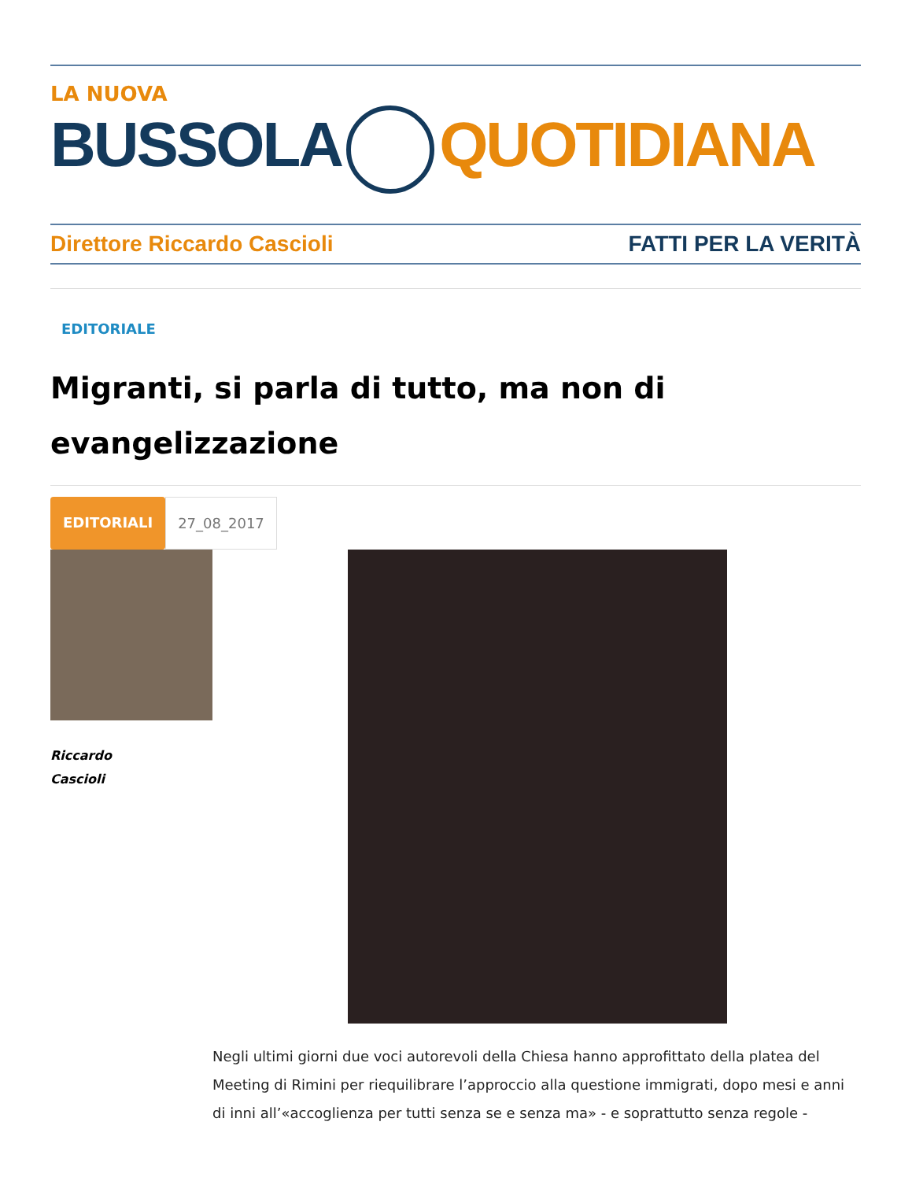LA NUOVA
BUSSOLA QUOTIDIANA
Direttore Riccardo Cascioli FATTI PER LA VERITÀ
EDITORIALE
Migranti, si parla di tutto, ma non di evangelizzazione
EDITORIALI 27_08_2017
Riccardo
Cascioli
Negli ultimi giorni due voci autorevoli della Chiesa hanno approfittato della platea del Meeting di Rimini per riequilibrare l’approccio alla questione immigrati, dopo mesi e anni di inni all’«accoglienza per tutti senza se e senza ma» - e soprattutto senza regole -